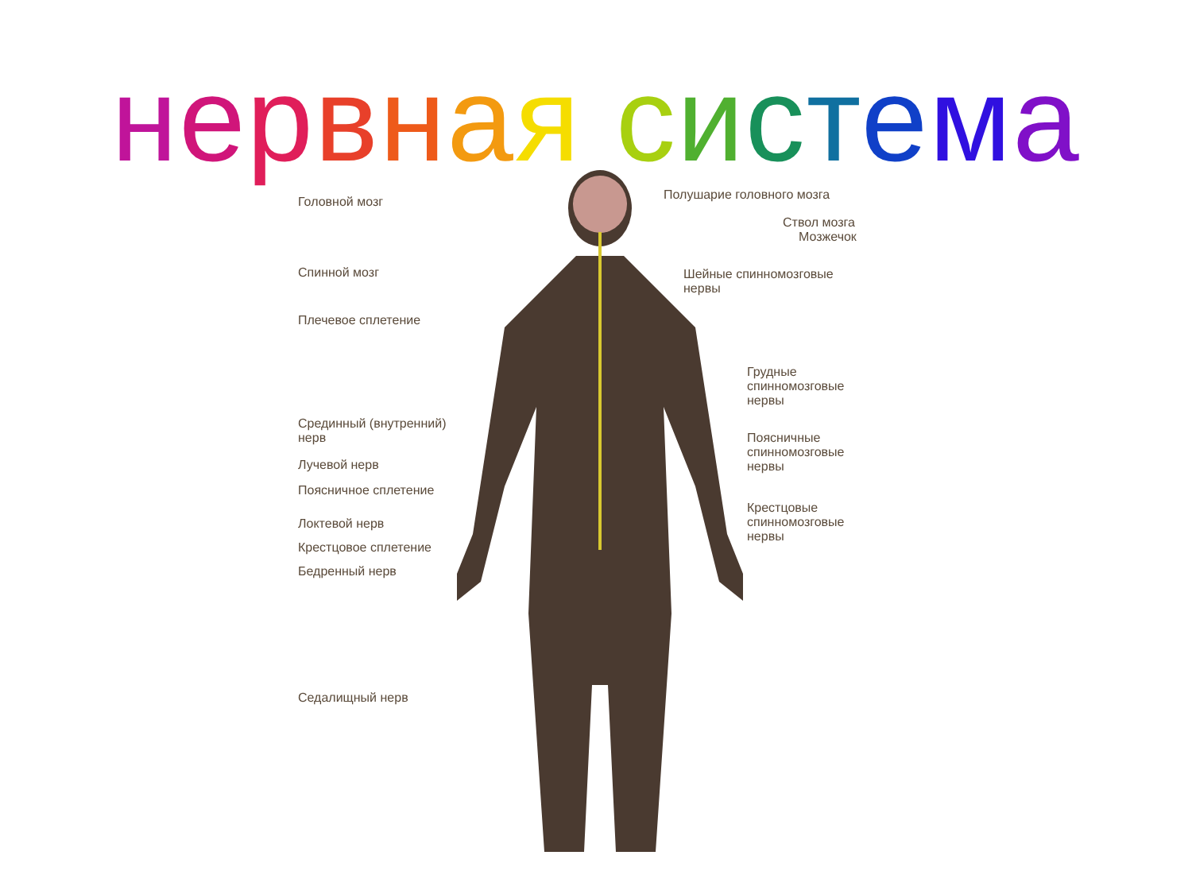нервная система
Головной мозг
Спинной мозг
Плечевое сплетение
Срединный (внутренний)
нерв
Лучевой нерв
Поясничное сплетение
Локтевой нерв
Крестцовое сплетение
Бедренный нерв
Седалищный нерв
Полушарие головного мозга
Ствол мозга
Мозжечок
Шейные спинномозговые
нервы
Грудные
спинномозговые
нервы
Поясничные
спинномозговые
нервы
Крестцовые
спинномозговые
нервы